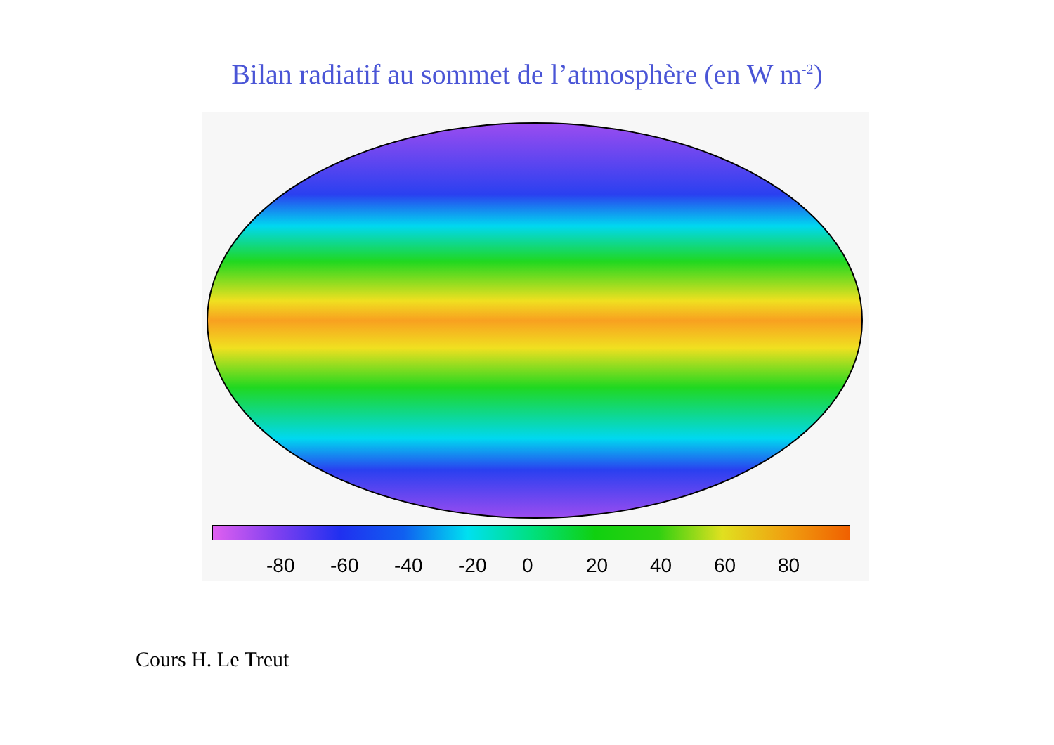Bilan radiatif au sommet de l’atmosphère (en W m<sup>-2</sup>)
-80 -60 -40 -20 0 20 40 60 80
Cours H. Le Treut